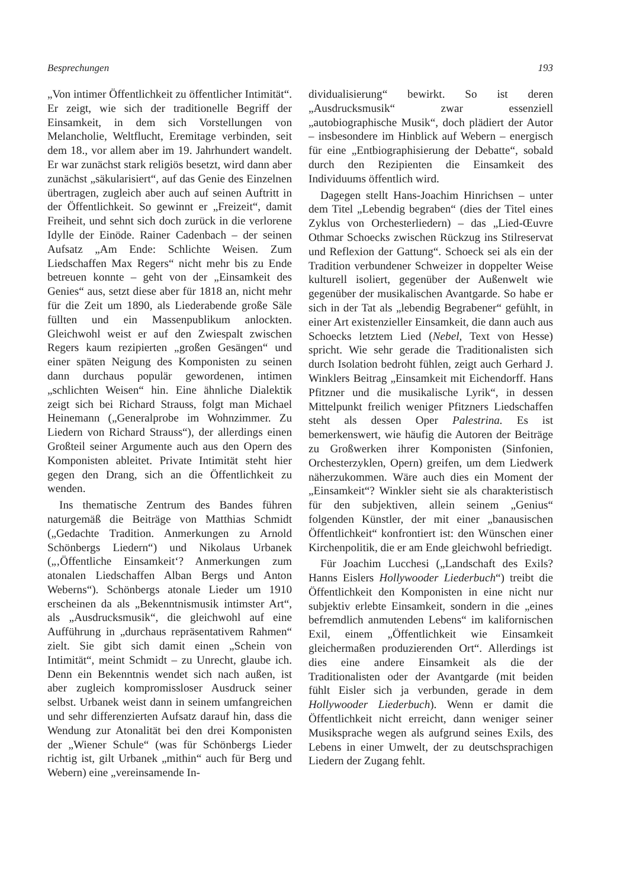Besprechungen 193
„Von intimer Öffentlichkeit zu öffentlicher Intimität“. Er zeigt, wie sich der traditionelle Begriff der Einsamkeit, in dem sich Vorstellungen von Melancholie, Weltflucht, Eremitage verbinden, seit dem 18., vor allem aber im 19. Jahrhundert wandelt. Er war zunächst stark religiös besetzt, wird dann aber zunächst „säkularisiert“, auf das Genie des Einzelnen übertragen, zugleich aber auch auf seinen Auftritt in der Öffentlichkeit. So gewinnt er „Freizeit“, damit Freiheit, und sehnt sich doch zurück in die verlorene Idylle der Einöde. Rainer Cadenbach – der seinen Aufsatz „Am Ende: Schlichte Weisen. Zum Liedschaffen Max Regers“ nicht mehr bis zu Ende betreuen konnte – geht von der „Einsamkeit des Genies“ aus, setzt diese aber für 1818 an, nicht mehr für die Zeit um 1890, als Liederabende große Säle füllten und ein Massenpublikum anlockten. Gleichwohl weist er auf den Zwiespalt zwischen Regers kaum rezipierten „großen Gesängen“ und einer späten Neigung des Komponisten zu seinen dann durchaus populär gewordenen, intimen „schlichten Weisen“ hin. Eine ähnliche Dialektik zeigt sich bei Richard Strauss, folgt man Michael Heinemann („Generalprobe im Wohnzimmer. Zu Liedern von Richard Strauss“), der allerdings einen Großteil seiner Argumente auch aus den Opern des Komponisten ableitet. Private Intimität steht hier gegen den Drang, sich an die Öffentlichkeit zu wenden.
Ins thematische Zentrum des Bandes führen naturgemäß die Beiträge von Matthias Schmidt („Gedachte Tradition. Anmerkungen zu Arnold Schönbergs Liedern“) und Nikolaus Urbanek („‚Öffentliche Einsamkeit‘? Anmerkungen zum atonalen Liedschaffen Alban Bergs und Anton Weberns“). Schönbergs atonale Lieder um 1910 erscheinen da als „Bekenntnismusik intimster Art“, als „Ausdrucksmusik“, die gleichwohl auf eine Aufführung in „durchaus repräsentativem Rahmen“ zielt. Sie gibt sich damit einen „Schein von Intimität“, meint Schmidt – zu Unrecht, glaube ich. Denn ein Bekenntnis wendet sich nach außen, ist aber zugleich kompromissloser Ausdruck seiner selbst. Urbanek weist dann in seinem umfangreichen und sehr differenzierten Aufsatz darauf hin, dass die Wendung zur Atonalität bei den drei Komponisten der „Wiener Schule“ (was für Schönbergs Lieder richtig ist, gilt Urbanek „mithin“ auch für Berg und Webern) eine „vereinsamende In-
dividualisierung“ bewirkt. So ist deren „Ausdrucksmusik“ zwar essenziell „autobiographische Musik“, doch plädiert der Autor – insbesondere im Hinblick auf Webern – energisch für eine „Entbiographisierung der Debatte“, sobald durch den Rezipienten die Einsamkeit des Individuums öffentlich wird.
Dagegen stellt Hans-Joachim Hinrichsen – unter dem Titel „Lebendig begraben“ (dies der Titel eines Zyklus von Orchesterliedern) – das „Lied-Œuvre Othmar Schoecks zwischen Rückzug ins Stilreservat und Reflexion der Gattung“. Schoeck sei als ein der Tradition verbundener Schweizer in doppelter Weise kulturell isoliert, gegenüber der Außenwelt wie gegenüber der musikalischen Avantgarde. So habe er sich in der Tat als „lebendig Begrabener“ gefühlt, in einer Art existenzieller Einsamkeit, die dann auch aus Schoecks letztem Lied (Nebel, Text von Hesse) spricht. Wie sehr gerade die Traditionalisten sich durch Isolation bedroht fühlen, zeigt auch Gerhard J. Winklers Beitrag „Einsamkeit mit Eichendorff. Hans Pfitzner und die musikalische Lyrik“, in dessen Mittelpunkt freilich weniger Pfitzners Liedschaffen steht als dessen Oper Palestrina. Es ist bemerkenswert, wie häufig die Autoren der Beiträge zu Großwerken ihrer Komponisten (Sinfonien, Orchesterzyklen, Opern) greifen, um dem Liedwerk näherzukommen. Wäre auch dies ein Moment der „Einsamkeit“? Winkler sieht sie als charakteristisch für den subjektiven, allein seinem „Genius“ folgenden Künstler, der mit einer „banausischen Öffentlichkeit“ konfrontiert ist: den Wünschen einer Kirchenpolitik, die er am Ende gleichwohl befriedigt.
Für Joachim Lucchesi („Landschaft des Exils? Hanns Eislers Hollywooder Liederbuch“) treibt die Öffentlichkeit den Komponisten in eine nicht nur subjektiv erlebte Einsamkeit, sondern in die „eines befremdlich anmutenden Lebens“ im kalifornischen Exil, einem „Öffentlichkeit wie Einsamkeit gleichermaßen produzierenden Ort“. Allerdings ist dies eine andere Einsamkeit als die der Traditionalisten oder der Avantgarde (mit beiden fühlt Eisler sich ja verbunden, gerade in dem Hollywooder Liederbuch). Wenn er damit die Öffentlichkeit nicht erreicht, dann weniger seiner Musiksprache wegen als aufgrund seines Exils, des Lebens in einer Umwelt, der zu deutschsprachigen Liedern der Zugang fehlt.